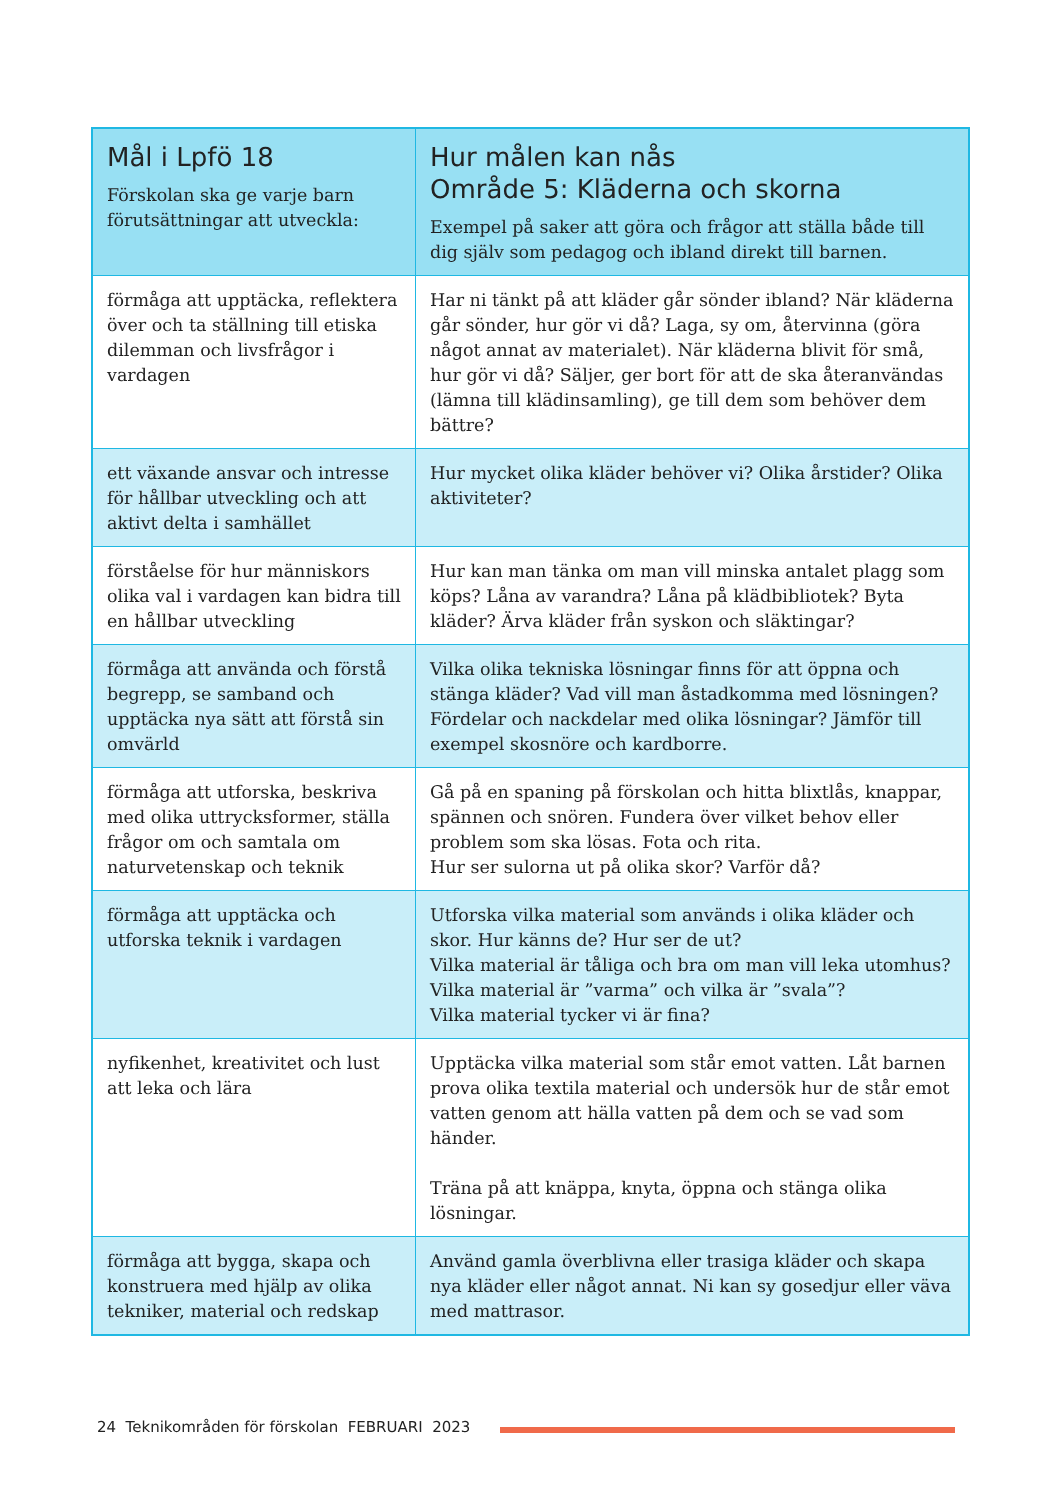| Mål i Lpfö 18 Förskolan ska ge varje barn förutsättningar att utveckla: | Hur målen kan nås Område 5: Kläderna och skorna Exempel på saker att göra och frågor att ställa både till dig själv som pedagog och ibland direkt till barnen. |
| --- | --- |
| förmåga att upptäcka, reflektera över och ta ställning till etiska dilemman och livsfrågor i vardagen | Har ni tänkt på att kläder går sönder ibland? När kläderna går sönder, hur gör vi då? Laga, sy om, återvinna (göra något annat av materialet). När kläderna blivit för små, hur gör vi då? Säljer, ger bort för att de ska återanvändas (lämna till klädinsamling), ge till dem som behöver dem bättre? |
| ett växande ansvar och intresse för hållbar utveckling och att aktivt delta i samhället | Hur mycket olika kläder behöver vi? Olika årstider? Olika aktiviteter? |
| förståelse för hur människors olika val i vardagen kan bidra till en hållbar utveckling | Hur kan man tänka om man vill minska antalet plagg som köps? Låna av varandra? Låna på klädbibliotek? Byta kläder? Ärva kläder från syskon och släktingar? |
| förmåga att använda och förstå begrepp, se samband och upptäcka nya sätt att förstå sin omvärld | Vilka olika tekniska lösningar finns för att öppna och stänga kläder? Vad vill man åstadkomma med lösningen? Fördelar och nackdelar med olika lösningar? Jämför till exempel skosnöre och kardborre. |
| förmåga att utforska, beskriva med olika uttrycksformer, ställa frågor om och samtala om naturvetenskap och teknik | Gå på en spaning på förskolan och hitta blixtlås, knappar, spännen och snören. Fundera över vilket behov eller problem som ska lösas. Fota och rita. Hur ser sulorna ut på olika skor? Varför då? |
| förmåga att upptäcka och utforska teknik i vardagen | Utforska vilka material som används i olika kläder och skor. Hur känns de? Hur ser de ut? Vilka material är tåliga och bra om man vill leka utomhus? Vilka material är ”varma” och vilka är ”svala”? Vilka material tycker vi är fina? |
| nyfikenhet, kreativitet och lust att leka och lära | Upptäcka vilka material som står emot vatten. Låt barnen prova olika textila material och undersök hur de står emot vatten genom att hälla vatten på dem och se vad som händer. Träna på att knäppa, knyta, öppna och stänga olika lösningar. |
| förmåga att bygga, skapa och konstruera med hjälp av olika tekniker, material och redskap | Använd gamla överblivna eller trasiga kläder och skapa nya kläder eller något annat. Ni kan sy gosedjur eller väva med mattrasor. |
24 Teknikområden för förskolan FEBRUARI 2023